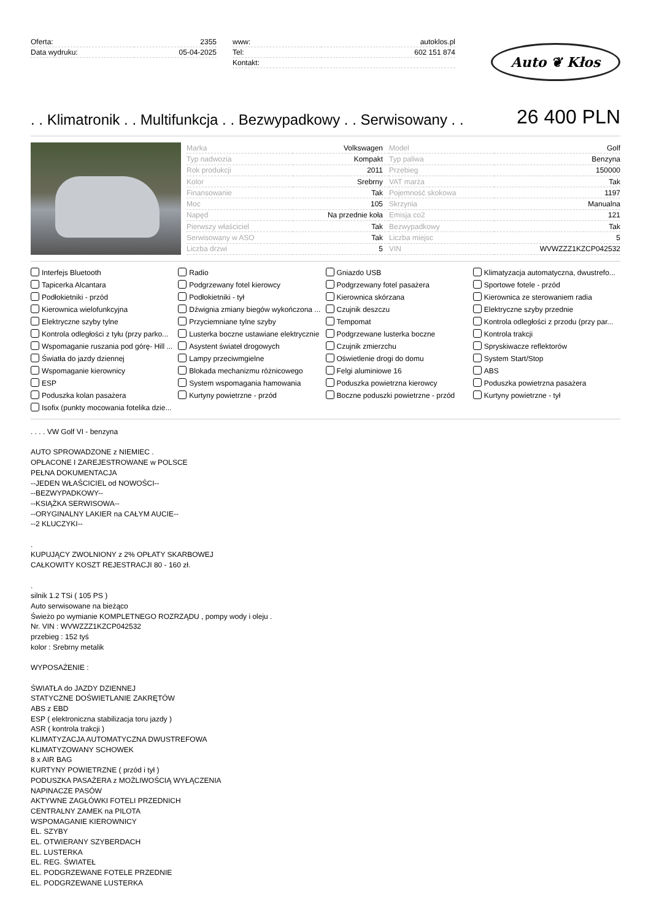| Oferta: | 2355 |
| Data wydruku: | 05-04-2025 |
| www: | autoklos.pl |
| Tel: | 602 151 874 |
| Kontakt: | |
Auto ❦ Kłos
. . Klimatronik . . Multifunkcja . . Bezwypadkowy . . Serwisowany . .
26 400 PLN
| Marka | Volkswagen | Model | Golf |
| Typ nadwozia | Kompakt | Typ paliwa | Benzyna |
| Rok produkcji | 2011 | Przebieg | 150000 |
| Kolor | Srebrny | VAT marża | Tak |
| Finansowanie | Tak | Pojemność skokowa | 1197 |
| Moc | 105 | Skrzynia | Manualna |
| Napęd | Na przednie koła | Emisja co2 | 121 |
| Pierwszy właściciel | Tak | Bezwypadkowy | Tak |
| Serwisowany w ASO | Tak | Liczba miejsc | 5 |
| Liczba drzwi | 5 | VIN | WVWZZZ1KZCP042532 |
Interfejs Bluetooth
Radio
Gniazdo USB
Klimatyzacja automatyczna, dwustrefo...
Tapicerka Alcantara
Podgrzewany fotel kierowcy
Podgrzewany fotel pasażera
Sportowe fotele - przód
Podłokietniki - przód
Podłokietniki - tył
Kierownica skórzana
Kierownica ze sterowaniem radia
Kierownica wielofunkcyjna
Dźwignia zmiany biegów wykończona ...
Czujnik deszczu
Elektryczne szyby przednie
Elektryczne szyby tylne
Przyciemniane tylne szyby
Tempomat
Kontrola odległości z przodu (przy par...
Kontrola odległości z tyłu (przy parko...
Lusterka boczne ustawiane elektrycznie
Podgrzewane lusterka boczne
Kontrola trakcji
Wspomaganie ruszania pod górę- Hill ...
Asystent świateł drogowych
Czujnik zmierzchu
Spryskiwacze reflektorów
Światła do jazdy dziennej
Lampy przeciwmgielne
Oświetlenie drogi do domu
System Start/Stop
Wspomaganie kierownicy
Blokada mechanizmu różnicowego
Felgi aluminiowe 16
ABS
ESP
System wspomagania hamowania
Poduszka powietrzna kierowcy
Poduszka powietrzna pasażera
Poduszka kolan pasażera
Kurtyny powietrzne - przód
Boczne poduszki powietrzne - przód
Kurtyny powietrzne - tył
Isofix (punkty mocowania fotelika dzie...
. . . . VW Golf VI - benzyna
AUTO SPROWADZONE z NIEMIEC .
OPŁACONE I ZAREJESTROWANE w POLSCE
PEŁNA DOKUMENTACJA
--JEDEN WŁAŚCICIEL od NOWOŚCI--
--BEZWYPADKOWY--
--KSIĄŻKA SERWISOWA--
--ORYGINALNY LAKIER na CAŁYM AUCIE--
--2 KLUCZYKI--
.
KUPUJĄCY ZWOLNIONY z 2% OPŁATY SKARBOWEJ
CAŁKOWITY KOSZT REJESTRACJI 80 - 160 zł.
.
silnik 1.2 TSi ( 105 PS )
Auto serwisowane na bieżąco
Świeżo po wymianie KOMPLETNEGO ROZRZĄDU , pompy wody i oleju .
Nr. VIN : WVWZZZ1KZCP042532
przebieg : 152 tyś
kolor : Srebrny metalik
WYPOSAŻENIE :
ŚWIATŁA do JAZDY DZIENNEJ
STATYCZNE DOŚWIETLANIE ZAKRĘTÓW
ABS z EBD
ESP ( elektroniczna stabilizacja toru jazdy )
ASR ( kontrola trakcji )
KLIMATYZACJA AUTOMATYCZNA DWUSTREFOWA
KLIMATYZOWANY SCHOWEK
8 x AIR BAG
KURTYNY POWIETRZNE ( przód i tył )
PODUSZKA PASAŻERA z MOŻLIWOŚCIĄ WYŁĄCZENIA
NAPINACZE PASÓW
AKTYWNE ZAGŁÓWKI FOTELI PRZEDNICH
CENTRALNY ZAMEK na PILOTA
WSPOMAGANIE KIEROWNICY
EL. SZYBY
EL. OTWIERANY SZYBERDACH
EL. LUSTERKA
EL. REG. ŚWIATEŁ
EL. PODGRZEWANE FOTELE PRZEDNIE
EL. PODGRZEWANE LUSTERKA